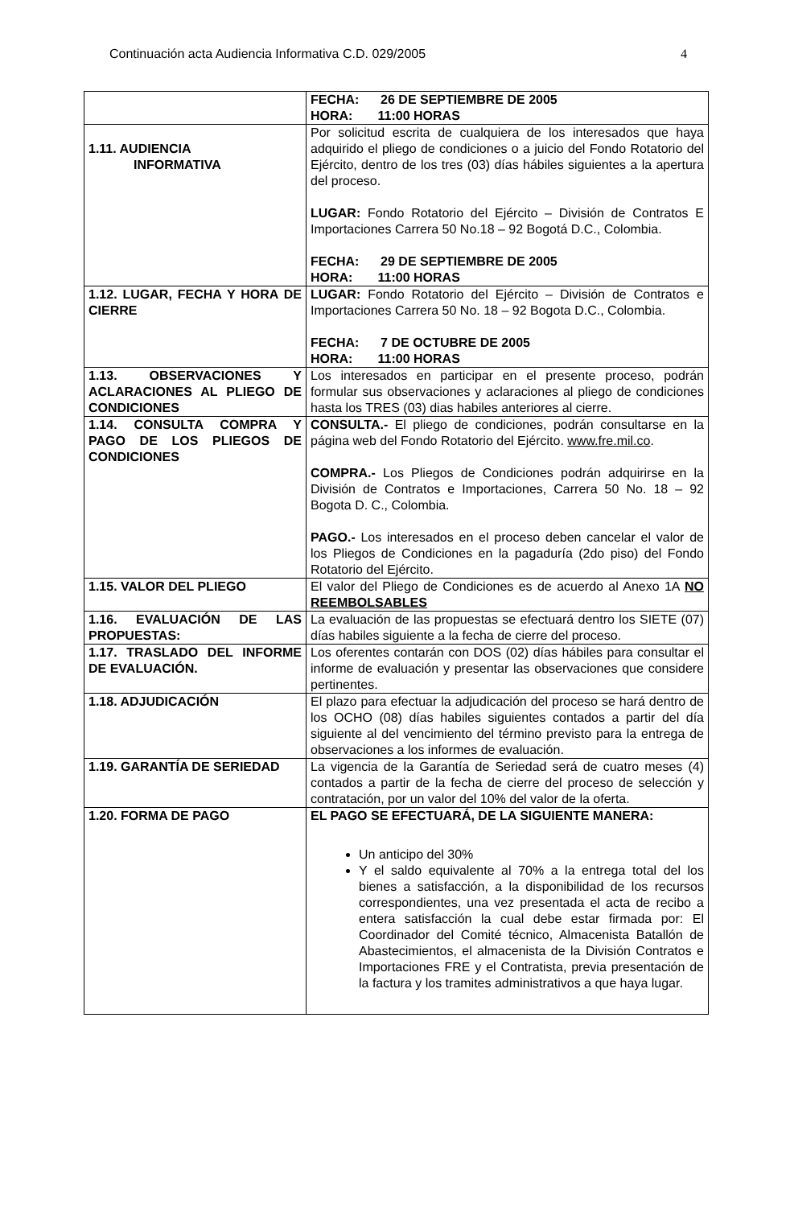Continuación acta Audiencia Informativa C.D. 029/2005 4
| | FECHA: 26 DE SEPTIEMBRE DE 2005 HORA: 11:00 HORAS |
| 1.11. AUDIENCIA INFORMATIVA | Por solicitud escrita de cualquiera de los interesados que haya adquirido el pliego de condiciones o a juicio del Fondo Rotatorio del Ejército, dentro de los tres (03) días hábiles siguientes a la apertura del proceso. LUGAR: Fondo Rotatorio del Ejército – División de Contratos E Importaciones Carrera 50 No.18 – 92 Bogotá D.C., Colombia. FECHA: 29 DE SEPTIEMBRE DE 2005 HORA: 11:00 HORAS |
| 1.12. LUGAR, FECHA Y HORA DE CIERRE | LUGAR: Fondo Rotatorio del Ejército – División de Contratos e Importaciones Carrera 50 No. 18 – 92 Bogota D.C., Colombia. FECHA: 7 DE OCTUBRE DE 2005 HORA: 11:00 HORAS |
| 1.13. OBSERVACIONES Y ACLARACIONES AL PLIEGO DE CONDICIONES | Los interesados en participar en el presente proceso, podrán formular sus observaciones y aclaraciones al pliego de condiciones hasta los TRES (03) dias habiles anteriores al cierre. |
| 1.14. CONSULTA COMPRA Y PAGO DE LOS PLIEGOS DE CONDICIONES | CONSULTA.- El pliego de condiciones, podrán consultarse en la página web del Fondo Rotatorio del Ejército. www.fre.mil.co . COMPRA.- Los Pliegos de Condiciones podrán adquirirse en la División de Contratos e Importaciones, Carrera 50 No. 18 – 92 Bogota D. C., Colombia. PAGO.- Los interesados en el proceso deben cancelar el valor de los Pliegos de Condiciones en la pagaduría (2do piso) del Fondo Rotatorio del Ejército. |
| 1.15. VALOR DEL PLIEGO | El valor del Pliego de Condiciones es de acuerdo al Anexo 1A NO REEMBOLSABLES |
| 1.16. EVALUACIÓN DE LAS PROPUESTAS: | La evaluación de las propuestas se efectuará dentro los SIETE (07) días habiles siguiente a la fecha de cierre del proceso. |
| 1.17. TRASLADO DEL INFORME DE EVALUACIÓN. | Los oferentes contarán con DOS (02) días hábiles para consultar el informe de evaluación y presentar las observaciones que considere pertinentes. |
| 1.18. ADJUDICACIÓN | El plazo para efectuar la adjudicación del proceso se hará dentro de los OCHO (08) días habiles siguientes contados a partir del día siguiente al del vencimiento del término previsto para la entrega de observaciones a los informes de evaluación. |
| 1.19. GARANTÍA DE SERIEDAD | La vigencia de la Garantía de Seriedad será de cuatro meses (4) contados a partir de la fecha de cierre del proceso de selección y contratación, por un valor del 10% del valor de la oferta. |
| 1.20. FORMA DE PAGO | EL PAGO SE EFECTUARÁ, DE LA SIGUIENTE MANERA: Un anticipo del 30% Y el saldo equivalente al 70% a la entrega total del los bienes a satisfacción, a la disponibilidad de los recursos correspondientes, una vez presentada el acta de recibo a entera satisfacción la cual debe estar firmada por: El Coordinador del Comité técnico, Almacenista Batallón de Abastecimientos, el almacenista de la División Contratos e Importaciones FRE y el Contratista, previa presentación de la factura y los tramites administrativos a que haya lugar. |